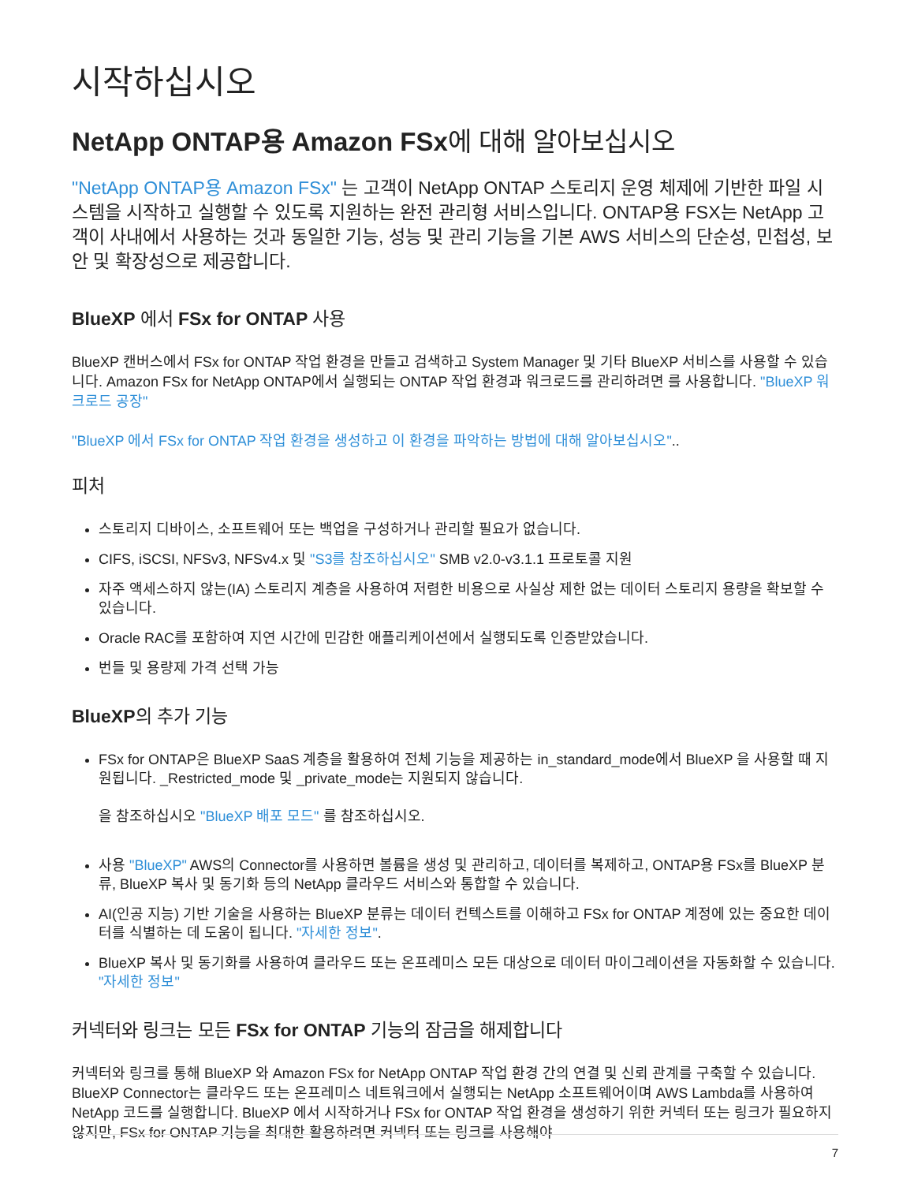시작하십시오
NetApp ONTAP용 Amazon FSx에 대해 알아보십시오
"NetApp ONTAP용 Amazon FSx" 는 고객이 NetApp ONTAP 스토리지 운영 체제에 기반한 파일 시스템을 시작하고 실행할 수 있도록 지원하는 완전 관리형 서비스입니다. ONTAP용 FSX는 NetApp 고객이 사내에서 사용하는 것과 동일한 기능, 성능 및 관리 기능을 기본 AWS 서비스의 단순성, 민첩성, 보안 및 확장성으로 제공합니다.
BlueXP 에서 FSx for ONTAP 사용
BlueXP 캔버스에서 FSx for ONTAP 작업 환경을 만들고 검색하고 System Manager 및 기타 BlueXP 서비스를 사용할 수 있습니다. Amazon FSx for NetApp ONTAP에서 실행되는 ONTAP 작업 환경과 워크로드를 관리하려면 를 사용합니다. "BlueXP 워크로드 공장"
"BlueXP 에서 FSx for ONTAP 작업 환경을 생성하고 이 환경을 파악하는 방법에 대해 알아보십시오"..
피처
스토리지 디바이스, 소프트웨어 또는 백업을 구성하거나 관리할 필요가 없습니다.
CIFS, iSCSI, NFSv3, NFSv4.x 및 "S3를 참조하십시오" SMB v2.0-v3.1.1 프로토콜 지원
자주 액세스하지 않는(IA) 스토리지 계층을 사용하여 저렴한 비용으로 사실상 제한 없는 데이터 스토리지 용량을 확보할 수 있습니다.
Oracle RAC를 포함하여 지연 시간에 민감한 애플리케이션에서 실행되도록 인증받았습니다.
번들 및 용량제 가격 선택 가능
BlueXP의 추가 기능
FSx for ONTAP은 BlueXP SaaS 계층을 활용하여 전체 기능을 제공하는 in_standard_mode에서 BlueXP 을 사용할 때 지원됩니다. _Restricted_mode 및 _private_mode는 지원되지 않습니다.
을 참조하십시오 "BlueXP 배포 모드" 를 참조하십시오.
사용 "BlueXP" AWS의 Connector를 사용하면 볼륨을 생성 및 관리하고, 데이터를 복제하고, ONTAP용 FSx를 BlueXP 분류, BlueXP 복사 및 동기화 등의 NetApp 클라우드 서비스와 통합할 수 있습니다.
AI(인공 지능) 기반 기술을 사용하는 BlueXP 분류는 데이터 컨텍스트를 이해하고 FSx for ONTAP 계정에 있는 중요한 데이터를 식별하는 데 도움이 됩니다. "자세한 정보".
BlueXP 복사 및 동기화를 사용하여 클라우드 또는 온프레미스 모든 대상으로 데이터 마이그레이션을 자동화할 수 있습니다. "자세한 정보"
커넥터와 링크는 모든 FSx for ONTAP 기능의 잠금을 해제합니다
커넥터와 링크를 통해 BlueXP 와 Amazon FSx for NetApp ONTAP 작업 환경 간의 연결 및 신뢰 관계를 구축할 수 있습니다. BlueXP Connector는 클라우드 또는 온프레미스 네트워크에서 실행되는 NetApp 소프트웨어이며 AWS Lambda를 사용하여 NetApp 코드를 실행합니다. BlueXP 에서 시작하거나 FSx for ONTAP 작업 환경을 생성하기 위한 커넥터 또는 링크가 필요하지 않지만, FSx for ONTAP 기능을 최대한 활용하려면 커넥터 또는 링크를 사용해야
7